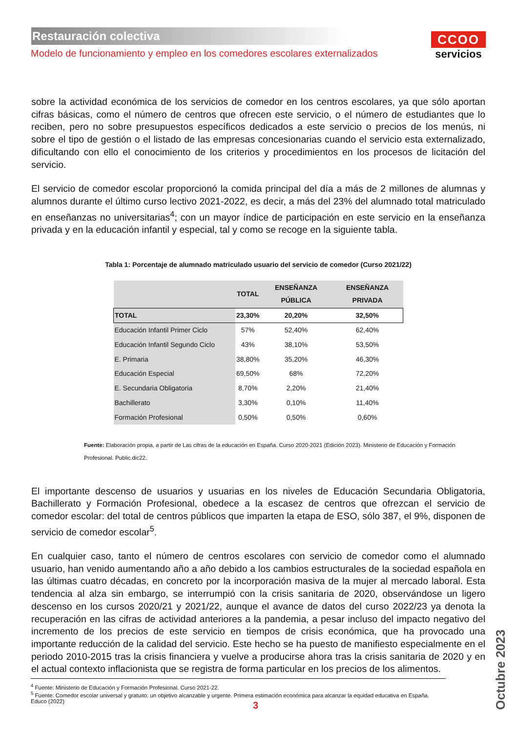Restauración colectiva
Modelo de funcionamiento y empleo en los comedores escolares externalizados
CCOO
servicios
sobre la actividad económica de los servicios de comedor en los centros escolares, ya que sólo aportan cifras básicas, como el número de centros que ofrecen este servicio, o el número de estudiantes que lo reciben, pero no sobre presupuestos específicos dedicados a este servicio o precios de los menús, ni sobre el tipo de gestión o el listado de las empresas concesionarias cuando el servicio esta externalizado, dificultando con ello el conocimiento de los criterios y procedimientos en los procesos de licitación del servicio.
El servicio de comedor escolar proporcionó la comida principal del día a más de 2 millones de alumnas y alumnos durante el último curso lectivo 2021-2022, es decir, a más del 23% del alumnado total matriculado en enseñanzas no universitarias<sup>4</sup>; con un mayor índice de participación en este servicio en la enseñanza privada y en la educación infantil y especial, tal y como se recoge en la siguiente tabla.
Tabla 1: Porcentaje de alumnado matriculado usuario del servicio de comedor (Curso 2021/22)
| | TOTAL | ENSEÑANZA PÚBLICA | ENSEÑANZA PRIVADA |
| --- | --- | --- | --- |
| TOTAL | 23,30% | 20,20% | 32,50% |
| Educación Infantil Primer Ciclo | 57% | 52,40% | 62,40% |
| Educación Infantil Segundo Ciclo | 43% | 38,10% | 53,50% |
| E. Primaria | 38,80% | 35,20% | 46,30% |
| Educación Especial | 69,50% | 68% | 72,20% |
| E. Secundaria Obligatoria | 8,70% | 2,20% | 21,40% |
| Bachillerato | 3,30% | 0,10% | 11,40% |
| Formación Profesional | 0,50% | 0,50% | 0,60% |
Fuente: Elaboración propia, a partir de Las cifras de la educación en España. Curso 2020-2021 (Edición 2023). Ministerio de Educación y Formación Profesional. Public.dic22.
El importante descenso de usuarios y usuarias en los niveles de Educación Secundaria Obligatoria, Bachillerato y Formación Profesional, obedece a la escasez de centros que ofrezcan el servicio de comedor escolar: del total de centros públicos que imparten la etapa de ESO, sólo 387, el 9%, disponen de servicio de comedor escolar<sup>5</sup>.
En cualquier caso, tanto el número de centros escolares con servicio de comedor como el alumnado usuario, han venido aumentando año a año debido a los cambios estructurales de la sociedad española en las últimas cuatro décadas, en concreto por la incorporación masiva de la mujer al mercado laboral. Esta tendencia al alza sin embargo, se interrumpió con la crisis sanitaria de 2020, observándose un ligero descenso en los cursos 2020/21 y 2021/22, aunque el avance de datos del curso 2022/23 ya denota la recuperación en las cifras de actividad anteriores a la pandemia, a pesar incluso del impacto negativo del incremento de los precios de este servicio en tiempos de crisis económica, que ha provocado una importante reducción de la calidad del servicio. Este hecho se ha puesto de manifiesto especialmente en el periodo 2010-2015 tras la crisis financiera y vuelve a producirse ahora tras la crisis sanitaria de 2020 y en el actual contexto inflacionista que se registra de forma particular en los precios de los alimentos.
<sup>4</sup> Fuente: Ministerio de Educación y Formación Profesional. Curso 2021-22.
<sup>5</sup> Fuente: Comedor escolar universal y gratuito: un objetivo alcanzable y urgente. Primera estimación económica para alcanzar la equidad educativa en España. Educo (2022)
3
Octubre 2023